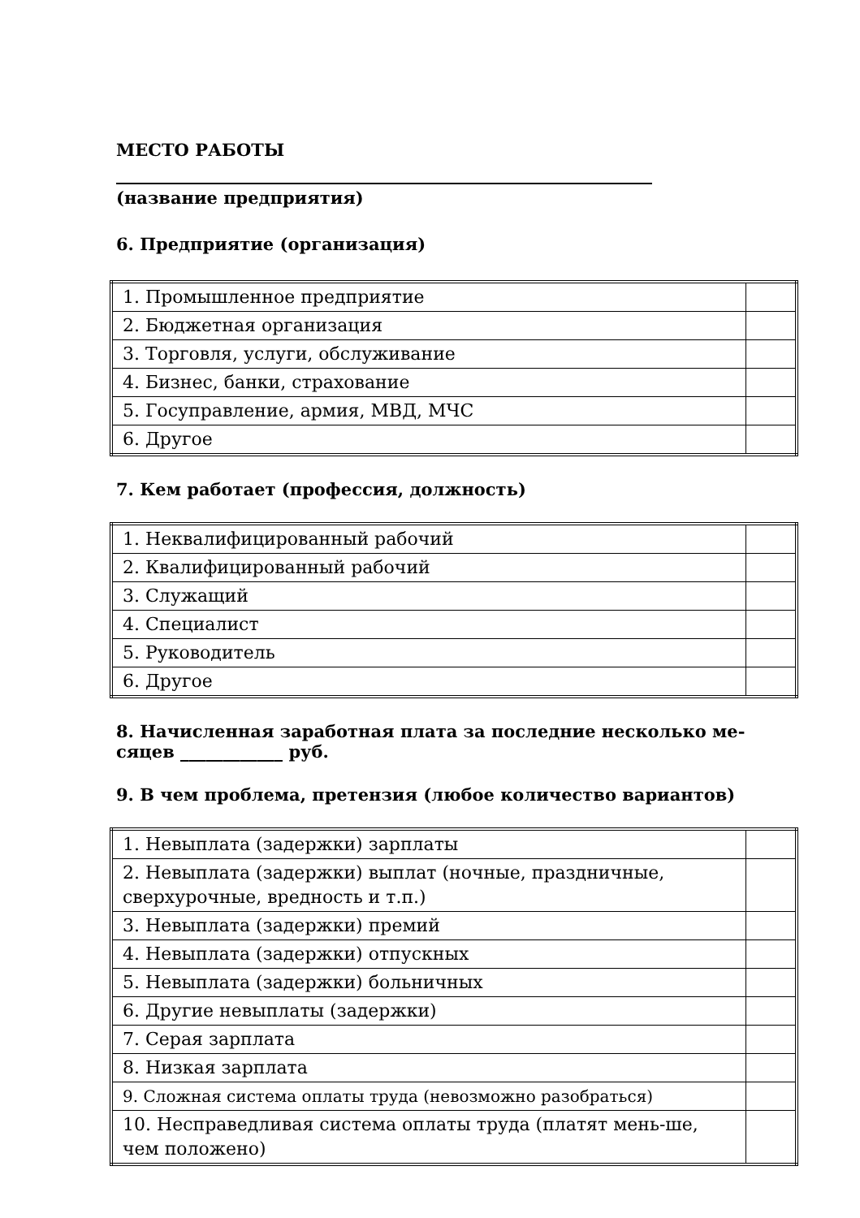МЕСТО РАБОТЫ
(название предприятия)
6. Предприятие (организация)
| 1. Промышленное предприятие | |
| 2. Бюджетная организация | |
| 3. Торговля, услуги, обслуживание | |
| 4. Бизнес, банки, страхование | |
| 5. Госуправление, армия, МВД, МЧС | |
| 6. Другое | |
7. Кем работает (профессия, должность)
| 1. Неквалифицированный рабочий | |
| 2. Квалифицированный рабочий | |
| 3. Служащий | |
| 4. Специалист | |
| 5. Руководитель | |
| 6. Другое | |
8. Начисленная заработная плата за последние несколько ме-
сяцев ____________ руб.
9. В чем проблема, претензия (любое количество вариантов)
| 1. Невыплата (задержки) зарплаты | |
| 2. Невыплата (задержки) выплат (ночные, праздничные, сверхурочные, вредность и т.п.) | |
| 3. Невыплата (задержки) премий | |
| 4. Невыплата (задержки) отпускных | |
| 5. Невыплата (задержки) больничных | |
| 6. Другие невыплаты (задержки) | |
| 7. Серая зарплата | |
| 8. Низкая зарплата | |
| 9. Сложная система оплаты труда (невозможно разобраться) | |
| 10. Несправедливая система оплаты труда (платят мень-ше, чем положено) | |